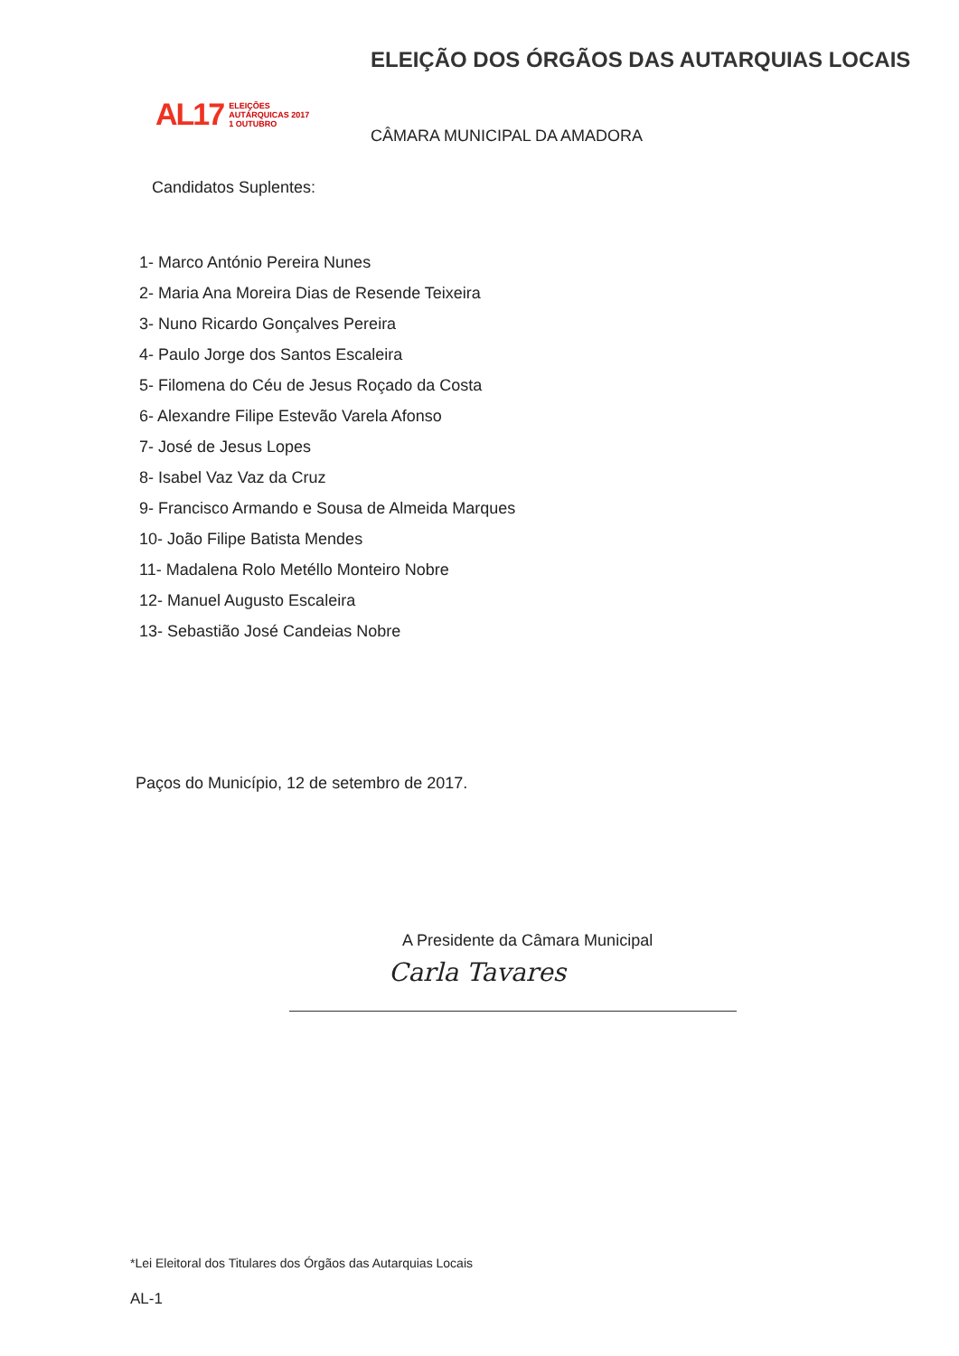AL17 ELEIÇÕES
AUTÁRQUICAS 2017
1 OUTUBRO
ELEIÇÃO DOS ÓRGÃOS DAS AUTARQUIAS LOCAIS
CÂMARA MUNICIPAL DA AMADORA
Candidatos Suplentes:
1- Marco António Pereira Nunes
2- Maria Ana Moreira Dias de Resende Teixeira
3- Nuno Ricardo Gonçalves Pereira
4- Paulo Jorge dos Santos Escaleira
5- Filomena do Céu de Jesus Roçado da Costa
6- Alexandre Filipe Estevão Varela Afonso
7- José de Jesus Lopes
8- Isabel Vaz Vaz da Cruz
9- Francisco Armando e Sousa de Almeida Marques
10- João Filipe Batista Mendes
11- Madalena Rolo Metéllo Monteiro Nobre
12- Manuel Augusto Escaleira
13- Sebastião José Candeias Nobre
Paços do Município, 12 de setembro de 2017.
A Presidente da Câmara Municipal
Carla Tavares
*Lei Eleitoral dos Titulares dos Órgãos das Autarquias Locais
AL-1